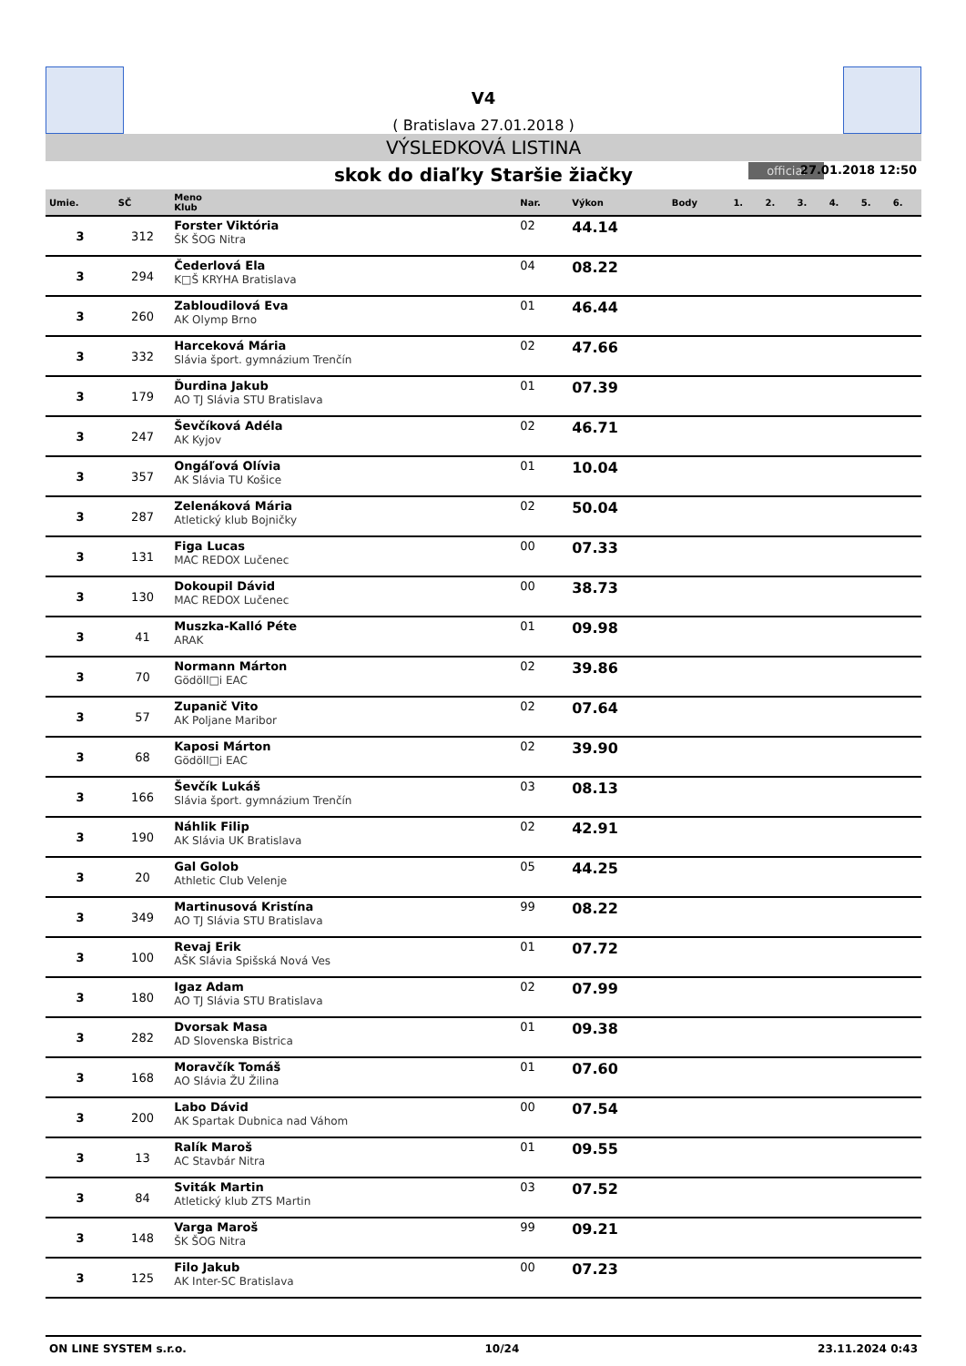V4
( Bratislava 27.01.2018 )
VÝSLEDKOVÁ LISTINA
skok do diaľky Staršie žiačky official 27.01.2018 12:50
| Umie. | SČ | Meno Klub | Nar. | Výkon | Body | 1. | 2. | 3. | 4. | 5. | 6. |
| --- | --- | --- | --- | --- | --- | --- | --- | --- | --- | --- | --- |
| 3 | 312 | Forster Viktória ŠK ŠOG Nitra | 02 | 44.14 | | | | | | | |
| 3 | 294 | Čederlová Ela K□Š KRYHA Bratislava | 04 | 08.22 | | | | | | | |
| 3 | 260 | Zabloudilová Eva AK Olymp Brno | 01 | 46.44 | | | | | | | |
| 3 | 332 | Harceková Mária Slávia šport. gymnázium Trenčín | 02 | 47.66 | | | | | | | |
| 3 | 179 | Ďurdina Jakub AO TJ Slávia STU Bratislava | 01 | 07.39 | | | | | | | |
| 3 | 247 | Ševčíková Adéla AK Kyjov | 02 | 46.71 | | | | | | | |
| 3 | 357 | Ongáľová Olívia AK Slávia TU Košice | 01 | 10.04 | | | | | | | |
| 3 | 287 | Zelenáková Mária Atletický klub Bojničky | 02 | 50.04 | | | | | | | |
| 3 | 131 | Figa Lucas MAC REDOX Lučenec | 00 | 07.33 | | | | | | | |
| 3 | 130 | Dokoupil Dávid MAC REDOX Lučenec | 00 | 38.73 | | | | | | | |
| 3 | 41 | Muszka-Kalló Péte ARAK | 01 | 09.98 | | | | | | | |
| 3 | 70 | Normann Márton Gödöll□i EAC | 02 | 39.86 | | | | | | | |
| 3 | 57 | Zupanič Vito AK Poljane Maribor | 02 | 07.64 | | | | | | | |
| 3 | 68 | Kaposi Márton Gödöll□i EAC | 02 | 39.90 | | | | | | | |
| 3 | 166 | Ševčík Lukáš Slávia šport. gymnázium Trenčín | 03 | 08.13 | | | | | | | |
| 3 | 190 | Náhlik Filip AK Slávia UK Bratislava | 02 | 42.91 | | | | | | | |
| 3 | 20 | Gal Golob Athletic Club Velenje | 05 | 44.25 | | | | | | | |
| 3 | 349 | Martinusová Kristína AO TJ Slávia STU Bratislava | 99 | 08.22 | | | | | | | |
| 3 | 100 | Revaj Erik AŠK Slávia Spišská Nová Ves | 01 | 07.72 | | | | | | | |
| 3 | 180 | Igaz Adam AO TJ Slávia STU Bratislava | 02 | 07.99 | | | | | | | |
| 3 | 282 | Dvorsak Masa AD Slovenska Bistrica | 01 | 09.38 | | | | | | | |
| 3 | 168 | Moravčík Tomáš AO Slávia ŽU Žilina | 01 | 07.60 | | | | | | | |
| 3 | 200 | Labo Dávid AK Spartak Dubnica nad Váhom | 00 | 07.54 | | | | | | | |
| 3 | 13 | Ralík Maroš AC Stavbár Nitra | 01 | 09.55 | | | | | | | |
| 3 | 84 | Sviták Martin Atletický klub ZTS Martin | 03 | 07.52 | | | | | | | |
| 3 | 148 | Varga Maroš ŠK ŠOG Nitra | 99 | 09.21 | | | | | | | |
| 3 | 125 | Filo Jakub AK Inter-SC Bratislava | 00 | 07.23 | | | | | | | |
ON LINE SYSTEM s.r.o. 10/24 23.11.2024 0:43